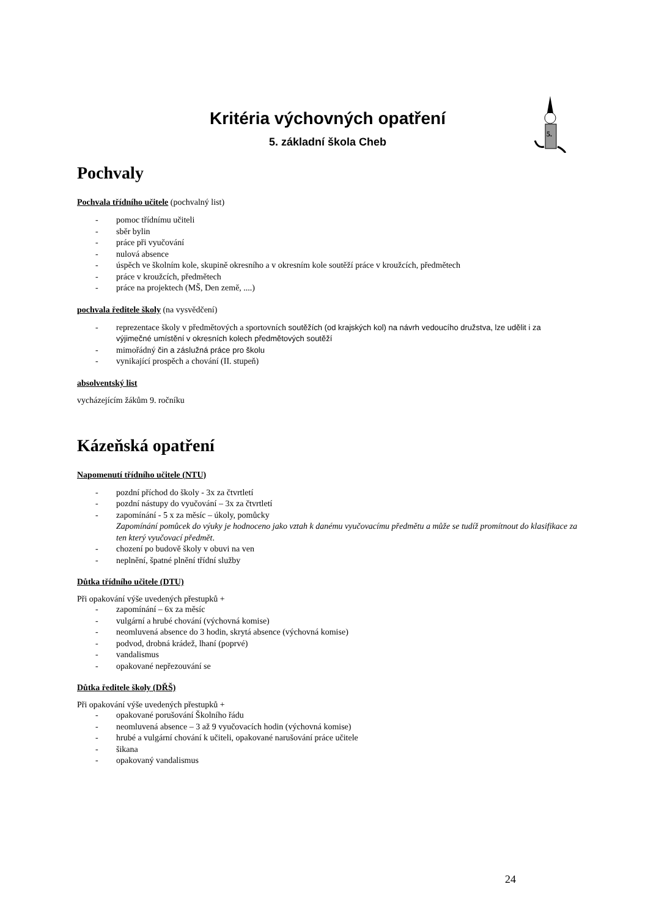5.
Kritéria výchovných opatření
5. základní škola Cheb
Pochvaly
Pochvala třídního učitele (pochvalný list)
- pomoc třídnímu učiteli
- sběr bylin
- práce při vyučování
- nulová absence
- úspěch ve školním kole, skupině okresního a v okresním kole soutěží práce v kroužcích, předmětech
- práce v kroužcích, předmětech
- práce na projektech (MŠ, Den země, ....)
pochvala ředitele školy (na vysvědčení)
- reprezentace školy v předmětových a sportovních soutěžích (od krajských kol) na návrh vedoucího družstva, lze udělit i za výjimečné umístění v okresních kolech předmětových soutěží
- mimořádný čin a záslužná práce pro školu
- vynikající prospěch a chování (II. stupeň)
absolventský list
vycházejícím žákům 9. ročníku
Kázeňská opatření
Napomenutí třídního učitele (NTU)
- pozdní příchod do školy - 3x za čtvrtletí
- pozdní nástupy do vyučování – 3x za čtvrtletí
- zapomínání - 5 x za měsíc – úkoly, pomůcky
Zapomínání pomůcek do výuky je hodnoceno jako vztah k danému vyučovacímu předmětu a může se tudíž promítnout do klasifikace za ten který vyučovací předmět.
- chození po budově školy v obuvi na ven
- neplnění, špatné plnění třídní služby
Důtka třídního učitele (DTU)
Při opakování výše uvedených přestupků +
- zapomínání – 6x za měsíc
- vulgární a hrubé chování (výchovná komise)
- neomluvená absence do 3 hodin, skrytá absence (výchovná komise)
- podvod, drobná krádež, lhaní (poprvé)
- vandalismus
- opakované nepřezouvání se
Důtka ředitele školy (DŘŠ)
Při opakování výše uvedených přestupků +
- opakované porušování Školního řádu
- neomluvená absence – 3 až 9 vyučovacích hodin (výchovná komise)
- hrubé a vulgární chování k učiteli, opakované narušování práce učitele
- šikana
- opakovaný vandalismus
24